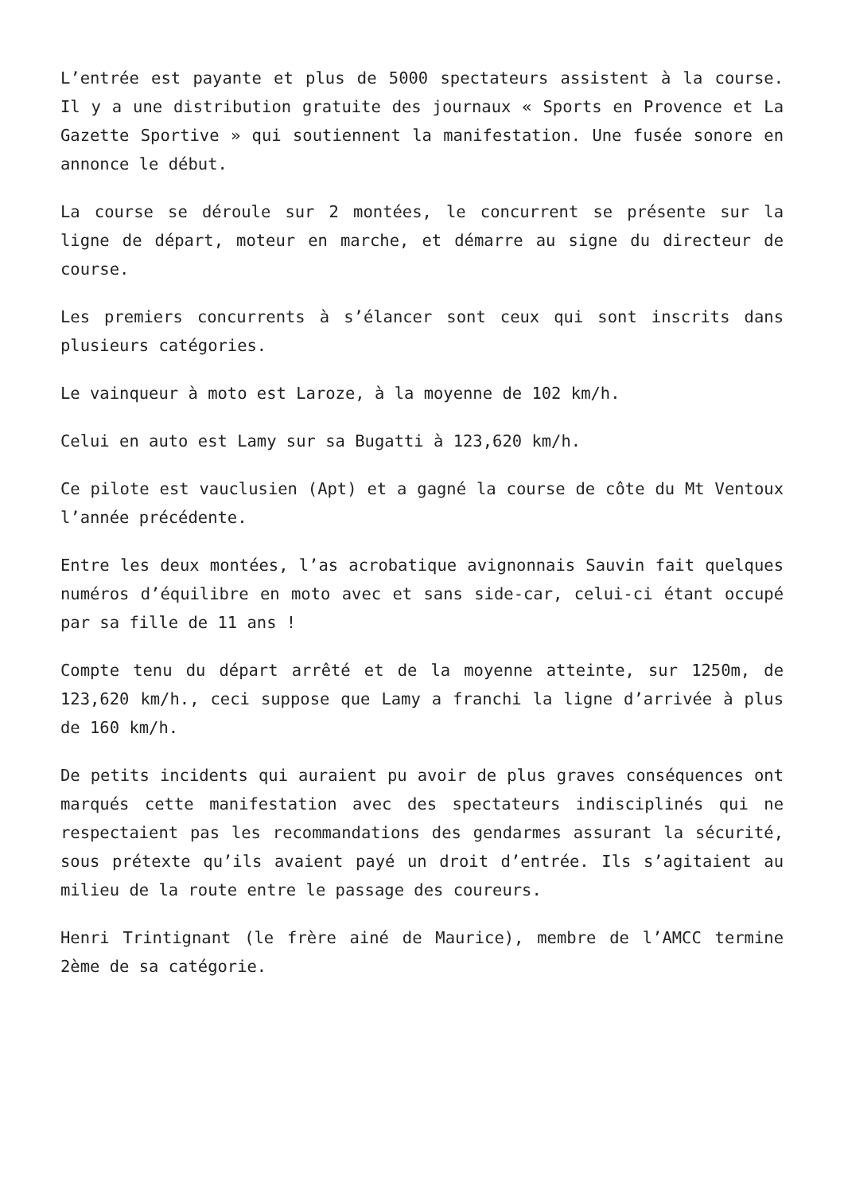L’entrée est payante et plus de 5000 spectateurs assistent à la course. Il y a une distribution gratuite des journaux « Sports en Provence et La Gazette Sportive » qui soutiennent la manifestation. Une fusée sonore en annonce le début.
La course se déroule sur 2 montées, le concurrent se présente sur la ligne de départ, moteur en marche, et démarre au signe du directeur de course.
Les premiers concurrents à s’élancer sont ceux qui sont inscrits dans plusieurs catégories.
Le vainqueur à moto est Laroze, à la moyenne de 102 km/h.
Celui en auto est Lamy sur sa Bugatti à 123,620 km/h.
Ce pilote est vauclusien (Apt) et a gagné la course de côte du Mt Ventoux l’année précédente.
Entre les deux montées, l’as acrobatique avignonnais Sauvin fait quelques numéros d’équilibre en moto avec et sans side-car, celui-ci étant occupé par sa fille de 11 ans !
Compte tenu du départ arrêté et de la moyenne atteinte, sur 1250m, de 123,620 km/h., ceci suppose que Lamy a franchi la ligne d’arrivée à plus de 160 km/h.
De petits incidents qui auraient pu avoir de plus graves conséquences ont marqués cette manifestation avec des spectateurs indisciplinés qui ne respectaient pas les recommandations des gendarmes assurant la sécurité, sous prétexte qu’ils avaient payé un droit d’entrée. Ils s’agitaient au milieu de la route entre le passage des coureurs.
Henri Trintignant (le frère ainé de Maurice), membre de l’AMCC termine 2ème de sa catégorie.